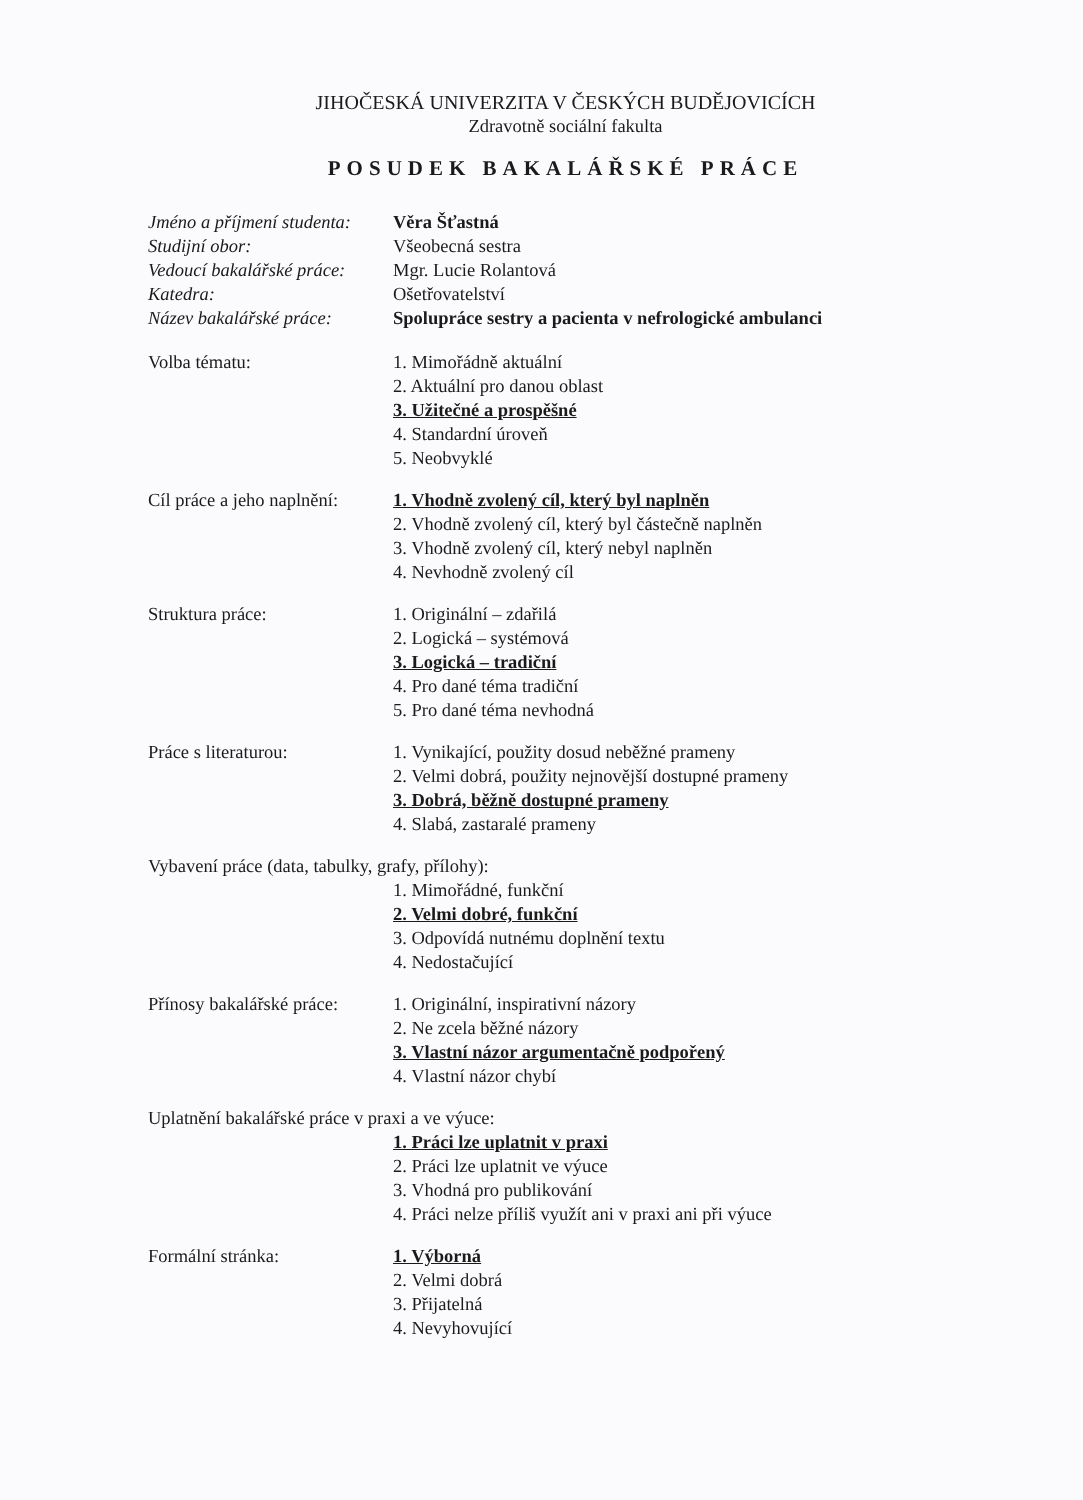JIHOČESKÁ UNIVERZITA V ČESKÝCH BUDĚJOVICÍCH
Zdravotně sociální fakulta
POSUDEK BAKALÁŘSKÉ PRÁCE
Jméno a příjmení studenta:
Věra Šťastná
Studijní obor: Všeobecná sestra
Vedoucí bakalářské práce:
Mgr. Lucie Rolantová
Katedra: Ošetřovatelství
Název bakalářské práce:
Spolupráce sestry a pacienta v nefrologické ambulanci
Volba tématu: 1. Mimořádně aktuální
2. Aktuální pro danou oblast
3. Užitečné a prospěšné
4. Standardní úroveň
5. Neobvyklé
Cíl práce a jeho naplnění:
1. Vhodně zvolený cíl, který byl naplněn
2. Vhodně zvolený cíl, který byl částečně naplněn
3. Vhodně zvolený cíl, který nebyl naplněn
4. Nevhodně zvolený cíl
Struktura práce: 1. Originální – zdařilá
2. Logická – systémová
3. Logická – tradiční
4. Pro dané téma tradiční
5. Pro dané téma nevhodná
Práce s literaturou: 1. Vynikající, použity dosud neběžné prameny
2. Velmi dobrá, použity nejnovější dostupné prameny
3. Dobrá, běžně dostupné prameny
4. Slabá, zastaralé prameny
Vybavení práce (data, tabulky, grafy, přílohy):
1. Mimořádné, funkční
2. Velmi dobré, funkční
3. Odpovídá nutnému doplnění textu
4. Nedostačující
Přínosy bakalářské práce:
1. Originální, inspirativní názory
2. Ne zcela běžné názory
3. Vlastní názor argumentačně podpořený
4. Vlastní názor chybí
Uplatnění bakalářské práce v praxi a ve výuce:
1. Práci lze uplatnit v praxi
2. Práci lze uplatnit ve výuce
3. Vhodná pro publikování
4. Práci nelze příliš využít ani v praxi ani při výuce
Formální stránka: 1. Výborná
2. Velmi dobrá
3. Přijatelná
4. Nevyhovující